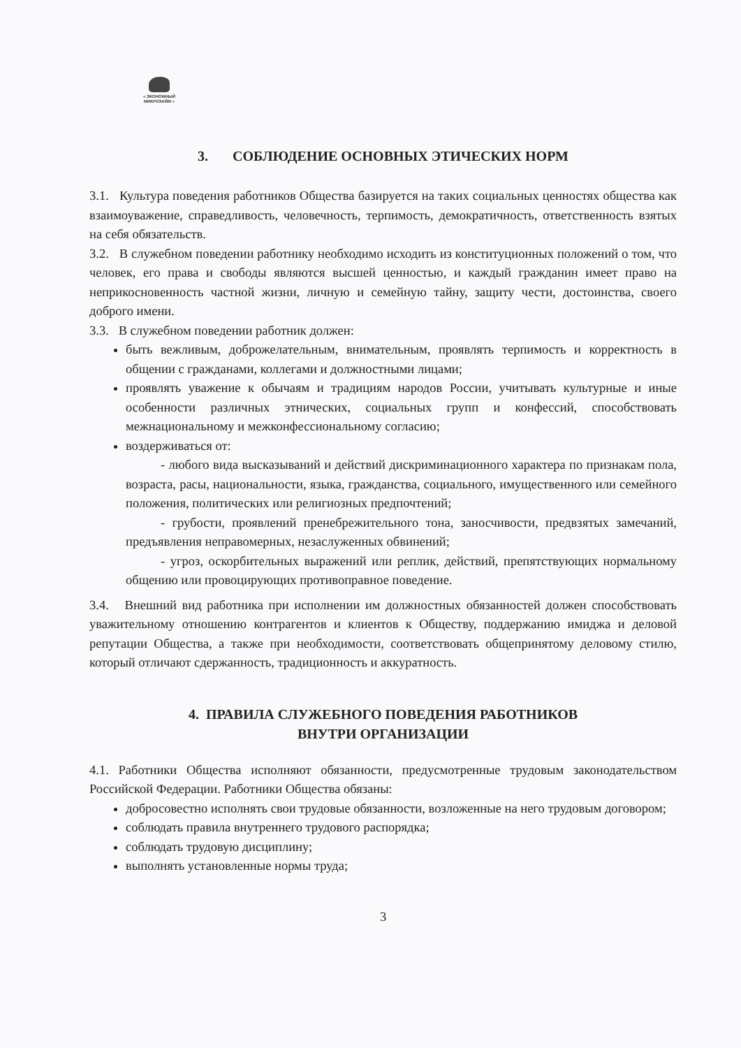« ЭКОНОМНЫЙ
МИКРОЗАЙМ »
3. СОБЛЮДЕНИЕ ОСНОВНЫХ ЭТИЧЕСКИХ НОРМ
3.1. Культура поведения работников Общества базируется на таких социальных ценностях общества как взаимоуважение, справедливость, человечность, терпимость, демократичность, ответственность взятых на себя обязательств.
3.2. В служебном поведении работнику необходимо исходить из конституционных положений о том, что человек, его права и свободы являются высшей ценностью, и каждый гражданин имеет право на неприкосновенность частной жизни, личную и семейную тайну, защиту чести, достоинства, своего доброго имени.
3.3. В служебном поведении работник должен:
быть вежливым, доброжелательным, внимательным, проявлять терпимость и корректность в общении с гражданами, коллегами и должностными лицами;
проявлять уважение к обычаям и традициям народов России, учитывать культурные и иные особенности различных этнических, социальных групп и конфессий, способствовать межнациональному и межконфессиональному согласию;
воздерживаться от:
- любого вида высказываний и действий дискриминационного характера по признакам пола, возраста, расы, национальности, языка, гражданства, социального, имущественного или семейного положения, политических или религиозных предпочтений;
- грубости, проявлений пренебрежительного тона, заносчивости, предвзятых замечаний, предъявления неправомерных, незаслуженных обвинений;
- угроз, оскорбительных выражений или реплик, действий, препятствующих нормальному общению или провоцирующих противоправное поведение.
3.4. Внешний вид работника при исполнении им должностных обязанностей должен способствовать уважительному отношению контрагентов и клиентов к Обществу, поддержанию имиджа и деловой репутации Общества, а также при необходимости, соответствовать общепринятому деловому стилю, который отличают сдержанность, традиционность и аккуратность.
4. ПРАВИЛА СЛУЖЕБНОГО ПОВЕДЕНИЯ РАБОТНИКОВ
ВНУТРИ ОРГАНИЗАЦИИ
4.1. Работники Общества исполняют обязанности, предусмотренные трудовым законодательством Российской Федерации. Работники Общества обязаны:
добросовестно исполнять свои трудовые обязанности, возложенные на него трудовым договором;
соблюдать правила внутреннего трудового распорядка;
соблюдать трудовую дисциплину;
выполнять установленные нормы труда;
3